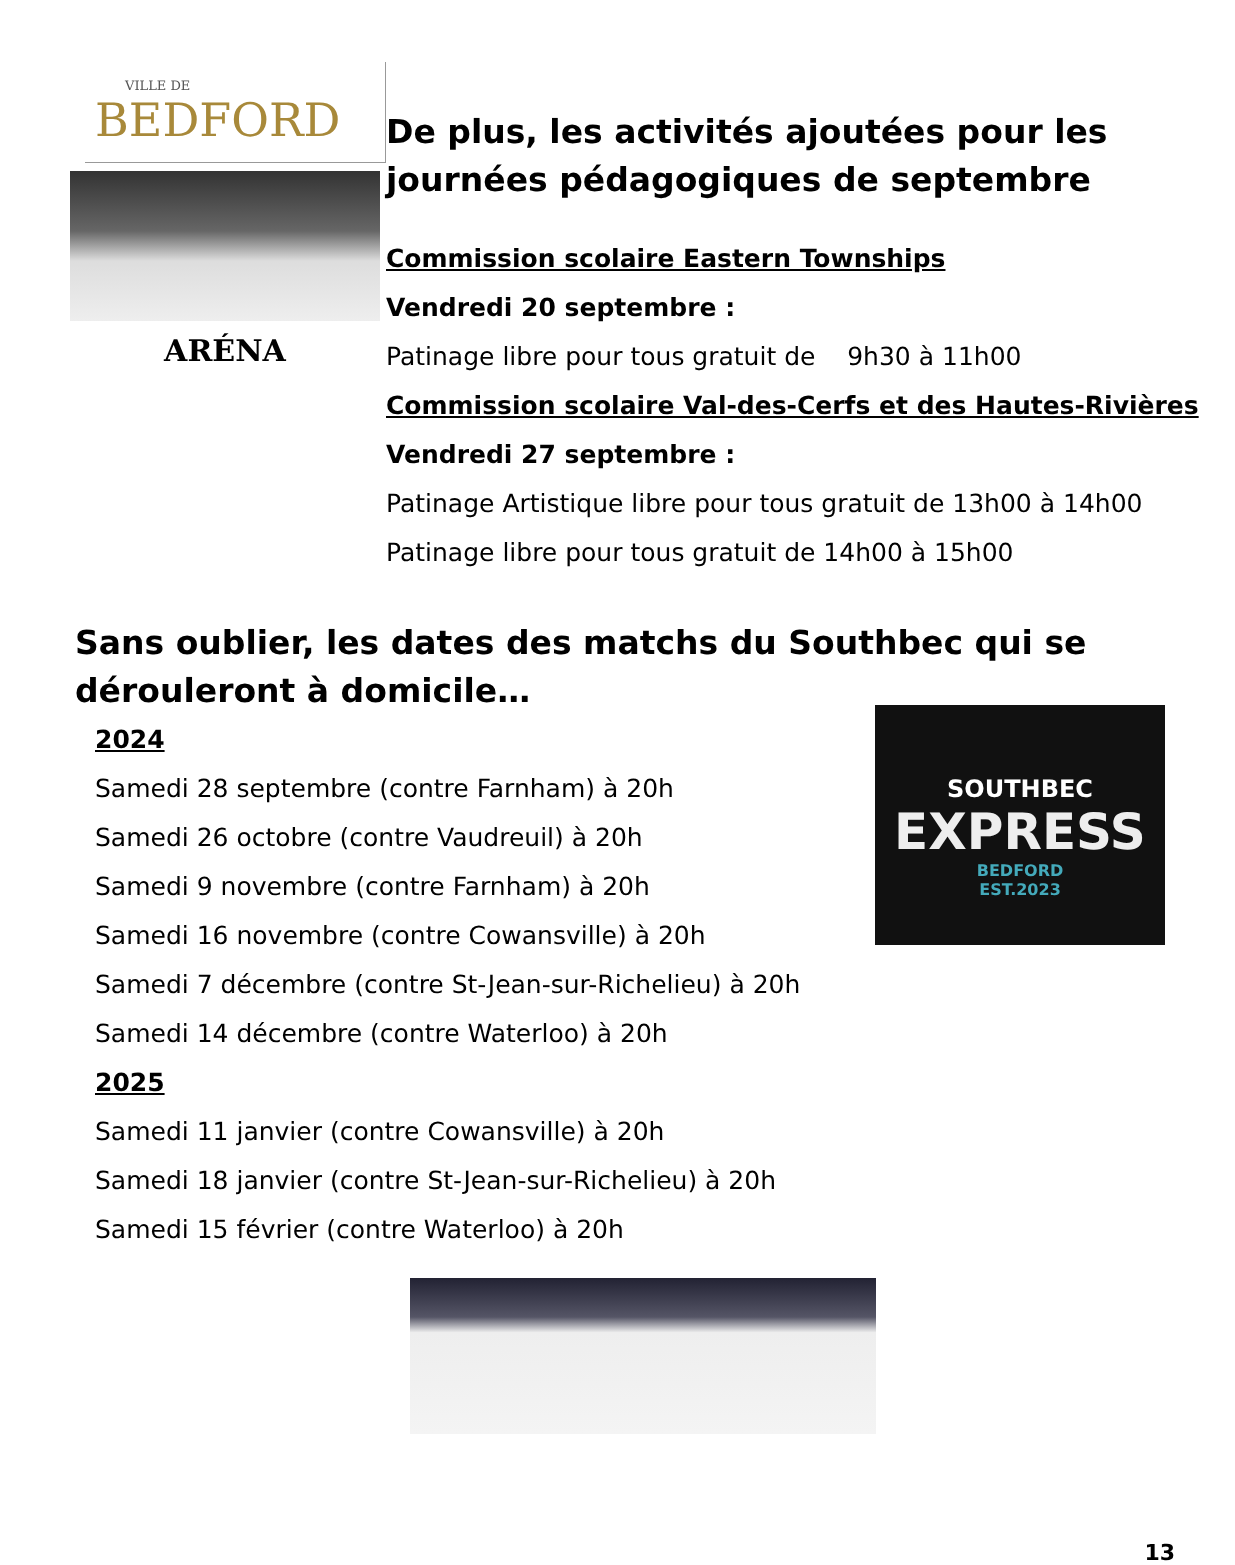VILLE DE
BEDFORD
ARÉNA
De plus, les activités ajoutées pour les journées pédagogiques de septembre
Commission scolaire Eastern Townships
Vendredi 20 septembre :
Patinage libre pour tous gratuit de 9h30 à 11h00
Commission scolaire Val-des-Cerfs et des Hautes-Rivières
Vendredi 27 septembre :
Patinage Artistique libre pour tous gratuit de 13h00 à 14h00
Patinage libre pour tous gratuit de 14h00 à 15h00
Sans oublier, les dates des matchs du Southbec qui se dérouleront à domicile…
2024
Samedi 28 septembre (contre Farnham) à 20h
Samedi 26 octobre (contre Vaudreuil) à 20h
Samedi 9 novembre (contre Farnham) à 20h
Samedi 16 novembre (contre Cowansville) à 20h
Samedi 7 décembre (contre St-Jean-sur-Richelieu) à 20h
Samedi 14 décembre (contre Waterloo) à 20h
2025
Samedi 11 janvier (contre Cowansville) à 20h
Samedi 18 janvier (contre St-Jean-sur-Richelieu) à 20h
Samedi 15 février (contre Waterloo) à 20h
SOUTHBEC
EXPRESS
BEDFORD
EST.2023
13